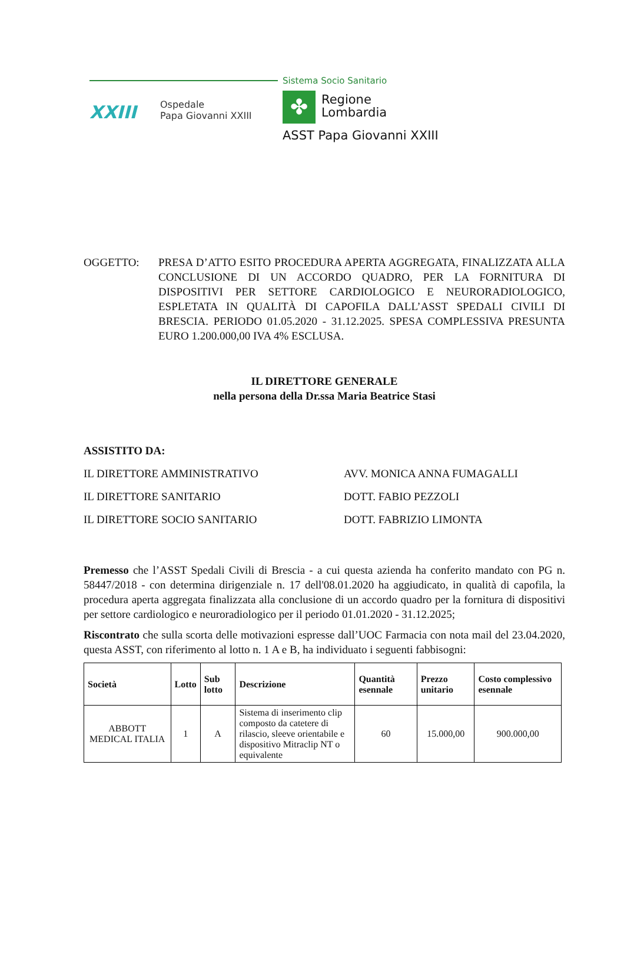Sistema Socio Sanitario
XXIII
Ospedale
Papa Giovanni XXIII
✤
Regione
Lombardia
ASST Papa Giovanni XXIII
OGGETTO: PRESA D’ATTO ESITO PROCEDURA APERTA AGGREGATA, FINALIZZATA ALLA CONCLUSIONE DI UN ACCORDO QUADRO, PER LA FORNITURA DI DISPOSITIVI PER SETTORE CARDIOLOGICO E NEURORADIOLOGICO, ESPLETATA IN QUALITÀ DI CAPOFILA DALL’ASST SPEDALI CIVILI DI BRESCIA. PERIODO 01.05.2020 - 31.12.2025. SPESA COMPLESSIVA PRESUNTA EURO 1.200.000,00 IVA 4% ESCLUSA.
IL DIRETTORE GENERALE
nella persona della Dr.ssa Maria Beatrice Stasi
ASSISTITO DA:
IL DIRETTORE AMMINISTRATIVO AVV. MONICA ANNA FUMAGALLI
IL DIRETTORE SANITARIO DOTT. FABIO PEZZOLI
IL DIRETTORE SOCIO SANITARIO DOTT. FABRIZIO LIMONTA
Premesso che l’ASST Spedali Civili di Brescia - a cui questa azienda ha conferito mandato con PG n. 58447/2018 - con determina dirigenziale n. 17 dell'08.01.2020 ha aggiudicato, in qualità di capofila, la procedura aperta aggregata finalizzata alla conclusione di un accordo quadro per la fornitura di dispositivi per settore cardiologico e neuroradiologico per il periodo 01.01.2020 - 31.12.2025;
Riscontrato che sulla scorta delle motivazioni espresse dall’UOC Farmacia con nota mail del 23.04.2020, questa ASST, con riferimento al lotto n. 1 A e B, ha individuato i seguenti fabbisogni:
| Società | Lotto | Sub lotto | Descrizione | Quantità esennale | Prezzo unitario | Costo complessivo esennale |
| --- | --- | --- | --- | --- | --- | --- |
| ABBOTT MEDICAL ITALIA | 1 | A | Sistema di inserimento clip composto da catetere di rilascio, sleeve orientabile e dispositivo Mitraclip NT o equivalente | 60 | 15.000,00 | 900.000,00 |